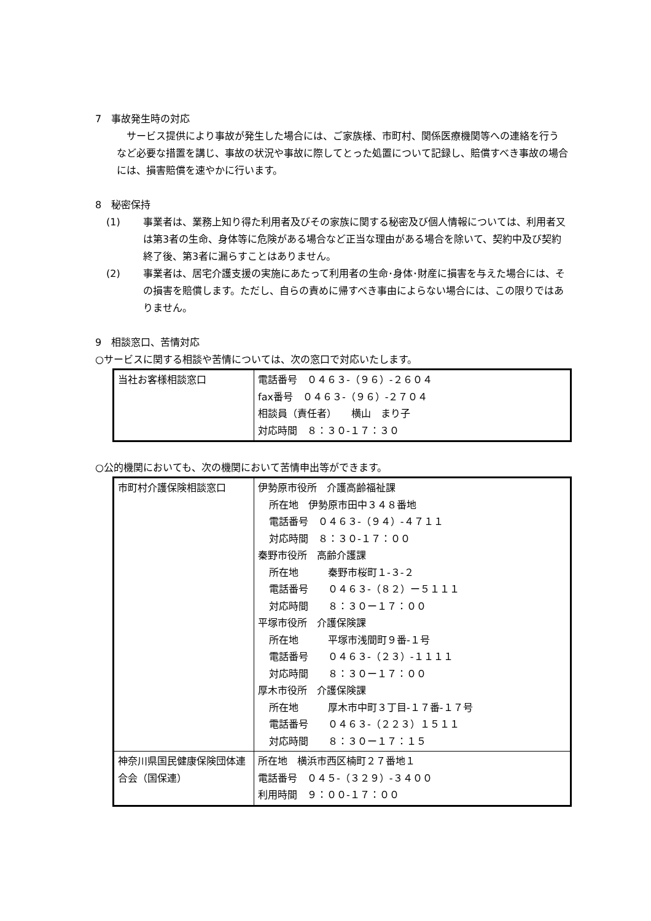7　事故発生時の対応
　サービス提供により事故が発生した場合には、ご家族様、市町村、関係医療機関等への連絡を行うなど必要な措置を講じ、事故の状況や事故に際してとった処置について記録し、賠償すべき事故の場合には、損害賠償を速やかに行います。
8　秘密保持
(1) 事業者は、業務上知り得た利用者及びその家族に関する秘密及び個人情報については、利用者又は第3者の生命、身体等に危険がある場合など正当な理由がある場合を除いて、契約中及び契約終了後、第3者に漏らすことはありません。
(2) 事業者は、居宅介護支援の実施にあたって利用者の生命･身体･財産に損害を与えた場合には、その損害を賠償します。ただし、自らの責めに帰すべき事由によらない場合には、この限りではありません。
9　相談窓口、苦情対応
○サービスに関する相談や苦情については、次の窓口で対応いたします。
| 当社お客様相談窓口 | 電話番号 ０４６３-（９６）-２６０４ fax番号 ０４６３-（９６）-２７０４ 相談員（責任者） 横山 まり子 対応時間 ８：３０-１７：３０ |
○公的機関においても、次の機関において苦情申出等ができます。
| 市町村介護保険相談窓口 | 伊勢原市役所 介護高齢福祉課 所在地 伊勢原市田中３４８番地 電話番号 ０４６３-（９４）-４７１１ 対応時間 ８：３０-１７：００ 秦野市役所 高齢介護課 所在地 秦野市桜町１-３-２ 電話番号 ０４６３-（８２）ー５１１１ 対応時間 ８：３０ー１７：００ 平塚市役所 介護保険課 所在地 平塚市浅間町９番-１号 電話番号 ０４６３-（２３）-１１１１ 対応時間 ８：３０ー１７：００ 厚木市役所 介護保険課 所在地 厚木市中町３丁目-１７番-１７号 電話番号 ０４６３-（２２３）１５１１ 対応時間 ８：３０ー１７：１５ |
| 神奈川県国民健康保険団体連合会（国保連） | 所在地 横浜市西区楠町２７番地１ 電話番号 ０４５-（３２９）-３４００ 利用時間 ９：００-１７：００ |